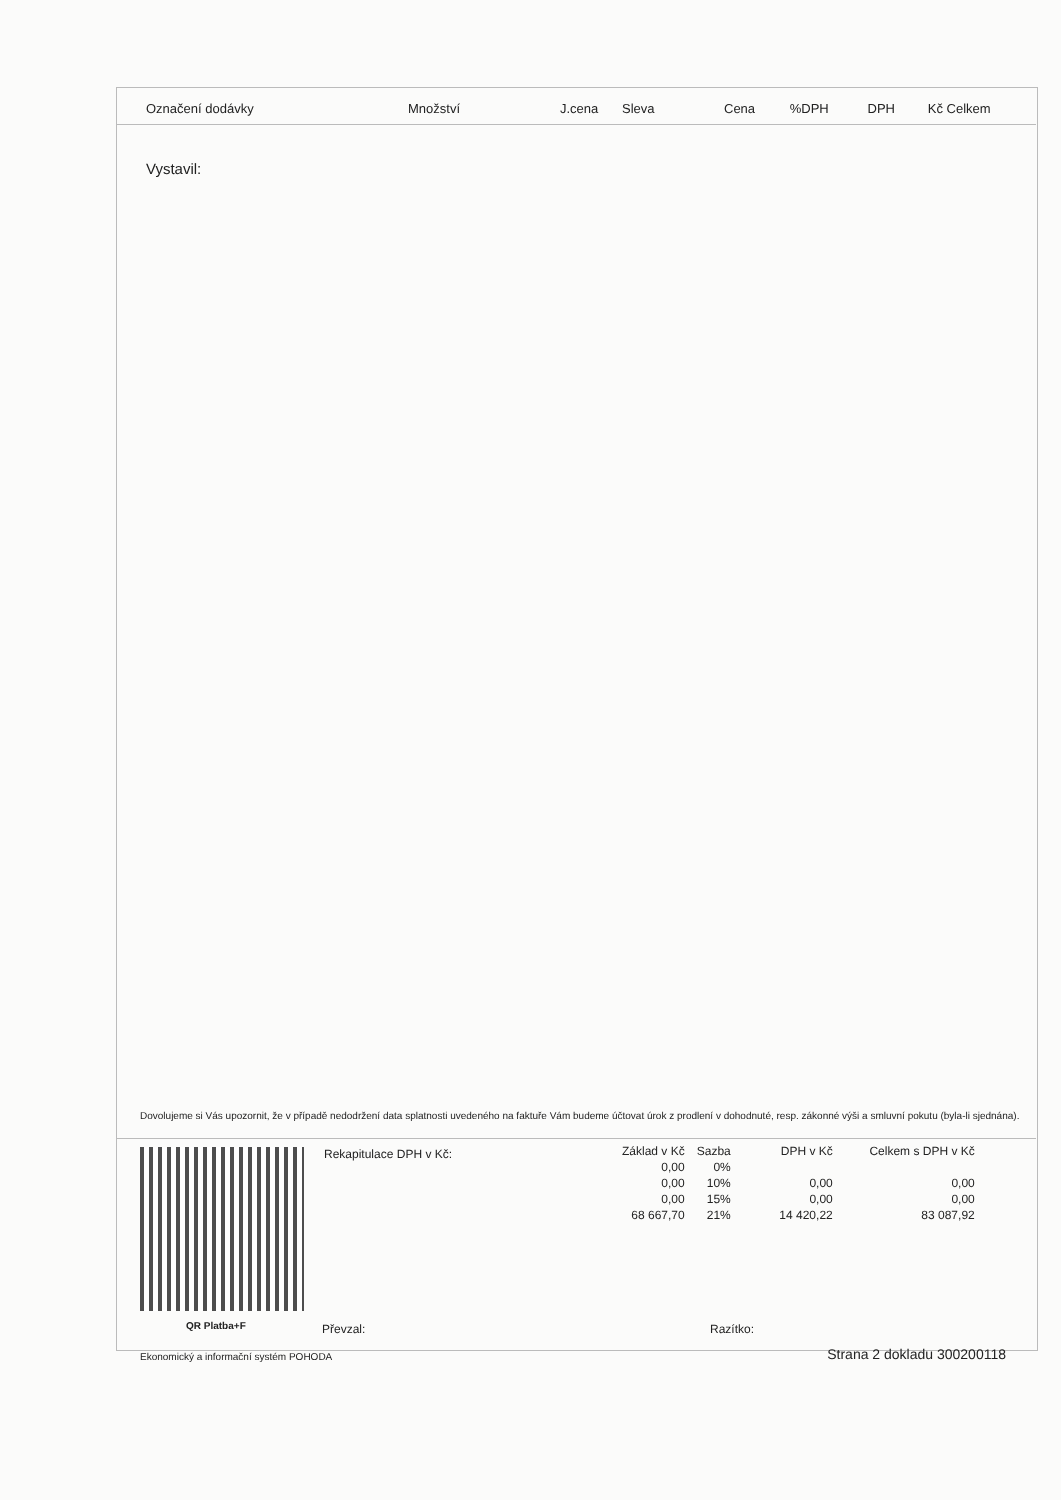| Označení dodávky | Množství | J.cena | Sleva | Cena | %DPH | DPH | Kč Celkem |
| --- | --- | --- | --- | --- | --- | --- | --- |
Vystavil:
Dovolujeme si Vás upozornit, že v případě nedodržení data splatnosti uvedeného na faktuře Vám budeme účtovat úrok z prodlení v dohodnuté, resp. zákonné výši a smluvní pokutu (byla-li sjednána).
QR Platba+F
Rekapitulace DPH v Kč:
| Základ v Kč | Sazba | DPH v Kč | Celkem s DPH v Kč |
| --- | --- | --- | --- |
| 0,00 | 0% | | |
| 0,00 | 10% | 0,00 | 0,00 |
| 0,00 | 15% | 0,00 | 0,00 |
| 68 667,70 | 21% | 14 420,22 | 83 087,92 |
Převzal: Razítko:
Ekonomický a informační systém POHODA
Strana 2 dokladu 300200118